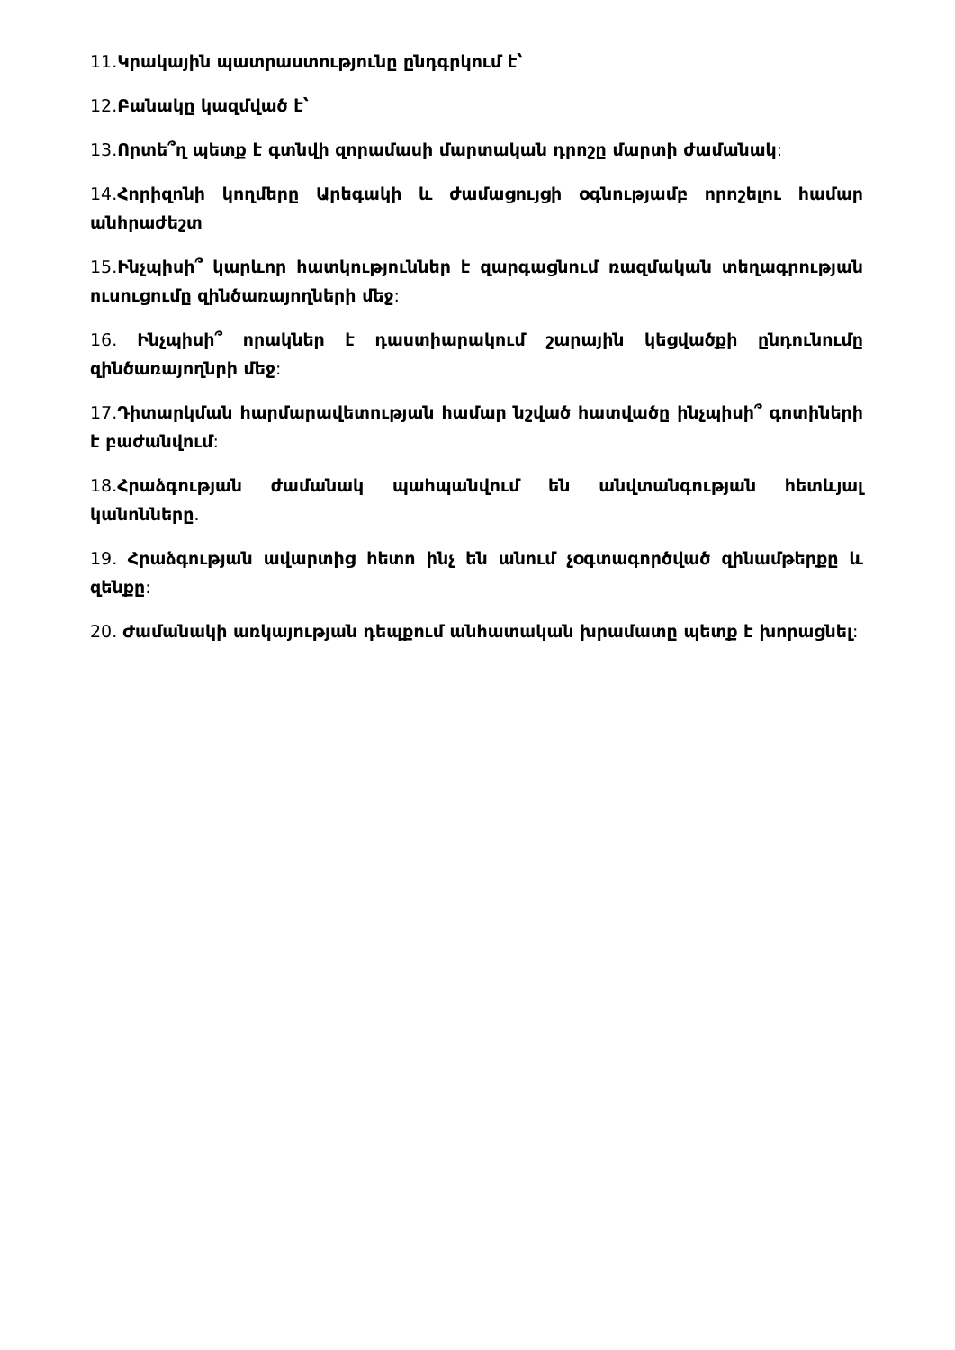11. Կրակային պատրաստությունը ընդգրկում է՝
12. Բանակը կազմված է՝
13. Որտե՞ղ պետք է գտնվի զորամասի մարտական դրոշը մարտի ժամանակ:
14. Հորիզոնի կողմերը Արեգակի և ժամացույցի օգնությամբ որոշելու համար անհրաժեշտ
15. Ինչպիսի՞ կարևոր հատկություններ է զարգացնում ռազմական տեղագրության ուսուցումը զինծառայողների մեջ:
16. Ինչպիսի՞ որակներ է դաստիարակում շարային կեցվածքի ընդունումը զինծառայողնրի մեջ:
17. Դիտարկման հարմարավետության համար նշված հատվածը ինչպիսի՞ գոտիների է բաժանվում:
18. Հրաձգության ժամանակ պահպանվում են անվտանգության հետևյալ կանոնները.
19. Հրաձգության ավարտից հետո ինչ են անում չօգտագործված զինամթերքը և զենքը:
20. Ժամանակի առկայության դեպքում անհատական խրամատը պետք է խորացնել: